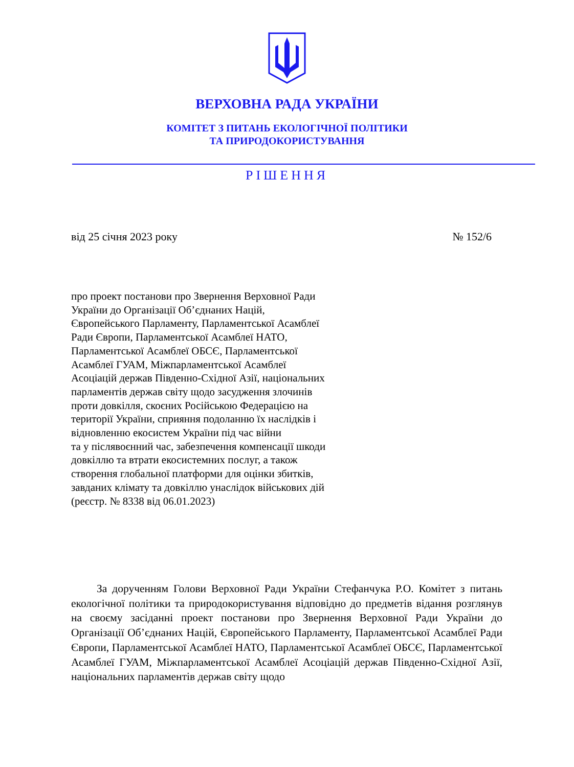ВЕРХОВНА РАДА УКРАЇНИ
КОМІТЕТ З ПИТАНЬ ЕКОЛОГІЧНОЇ ПОЛІТИКИ
ТА ПРИРОДОКОРИСТУВАННЯ
РІШЕННЯ
від 25 січня 2023 року № 152/6
про проект постанови про Звернення Верховної Ради України до Організації Об’єднаних Націй, Європейського Парламенту, Парламентської Асамблеї Ради Європи, Парламентської Асамблеї НАТО, Парламентської Асамблеї ОБСЄ, Парламентської Асамблеї ГУАМ, Міжпарламентської Асамблеї Асоціацій держав Південно-Східної Азії, національних парламентів держав світу щодо засудження злочинів проти довкілля, скоєних Російською Федерацією на території України, сприяння подоланню їх наслідків і відновленню екосистем України під час війни
та у післявоєнний час, забезпечення компенсації шкоди довкіллю та втрати екосистемних послуг, а також створення глобальної платформи для оцінки збитків, завданих клімату та довкіллю унаслідок військових дій (реєстр. № 8338 від 06.01.2023)
За дорученням Голови Верховної Ради України Стефанчука Р.О. Комітет з питань екологічної політики та природокористування відповідно до предметів відання розглянув на своєму засіданні проект постанови про Звернення Верховної Ради України до Організації Об’єднаних Націй, Європейського Парламенту, Парламентської Асамблеї Ради Європи, Парламентської Асамблеї НАТО, Парламентської Асамблеї ОБСЄ, Парламентської Асамблеї ГУАМ, Міжпарламентської Асамблеї Асоціацій держав Південно-Східної Азії, національних парламентів держав світу щодо